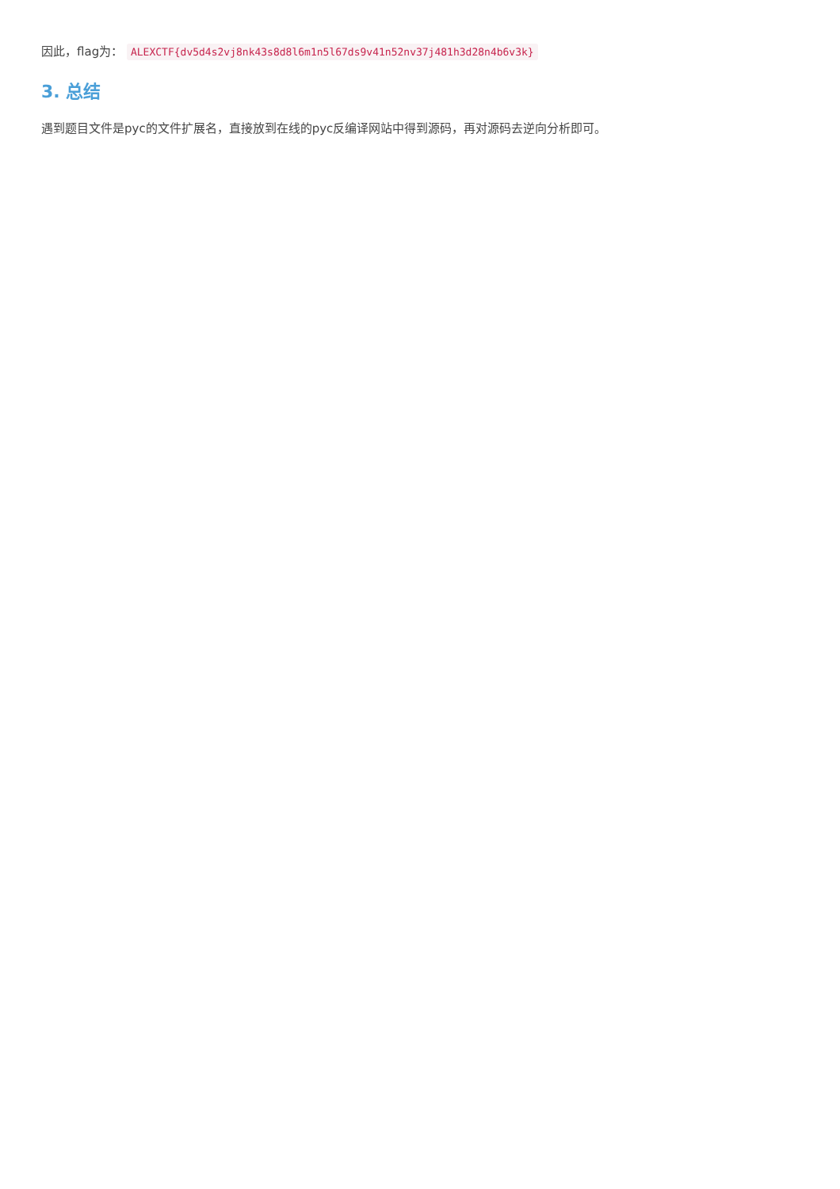因此，flag为： ALEXCTF{dv5d4s2vj8nk43s8d8l6m1n5l67ds9v41n52nv37j481h3d28n4b6v3k}
3. 总结
遇到题目文件是pyc的文件扩展名，直接放到在线的pyc反编译网站中得到源码，再对源码去逆向分析即可。